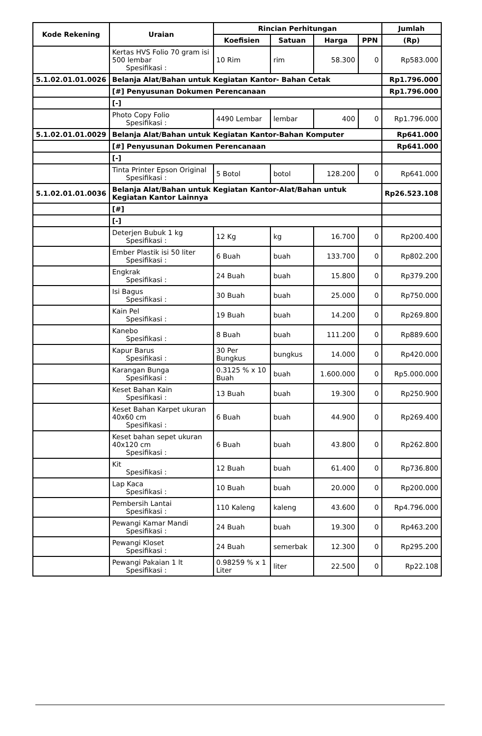| Kode Rekening | Uraian | Rincian Perhitungan | | | | Jumlah |
| --- | --- | --- | --- | --- | --- | --- |
| | | Koefisien | Satuan | Harga | PPN | (Rp) |
| | Kertas HVS Folio 70 gram isi 500 lembar Spesifikasi : | 10 Rim | rim | 58.300 | 0 | Rp583.000 |
| 5.1.02.01.01.0026 | Belanja Alat/Bahan untuk Kegiatan Kantor- Bahan Cetak | | | | | Rp1.796.000 |
| | [#] Penyusunan Dokumen Perencanaan | | | | | Rp1.796.000 |
| | [-] | | | | | |
| | Photo Copy Folio Spesifikasi : | 4490 Lembar | lembar | 400 | 0 | Rp1.796.000 |
| 5.1.02.01.01.0029 | Belanja Alat/Bahan untuk Kegiatan Kantor-Bahan Komputer | | | | | Rp641.000 |
| | [#] Penyusunan Dokumen Perencanaan | | | | | Rp641.000 |
| | [-] | | | | | |
| | Tinta Printer Epson Original Spesifikasi : | 5 Botol | botol | 128.200 | 0 | Rp641.000 |
| 5.1.02.01.01.0036 | Belanja Alat/Bahan untuk Kegiatan Kantor-Alat/Bahan untuk Kegiatan Kantor Lainnya | | | | | Rp26.523.108 |
| | [#] | | | | | |
| | [-] | | | | | |
| | Deterjen Bubuk 1 kg Spesifikasi : | 12 Kg | kg | 16.700 | 0 | Rp200.400 |
| | Ember Plastik isi 50 liter Spesifikasi : | 6 Buah | buah | 133.700 | 0 | Rp802.200 |
| | Engkrak Spesifikasi : | 24 Buah | buah | 15.800 | 0 | Rp379.200 |
| | Isi Bagus Spesifikasi : | 30 Buah | buah | 25.000 | 0 | Rp750.000 |
| | Kain Pel Spesifikasi : | 19 Buah | buah | 14.200 | 0 | Rp269.800 |
| | Kanebo Spesifikasi : | 8 Buah | buah | 111.200 | 0 | Rp889.600 |
| | Kapur Barus Spesifikasi : | 30 Per Bungkus | bungkus | 14.000 | 0 | Rp420.000 |
| | Karangan Bunga Spesifikasi : | 0.3125 % x 10 Buah | buah | 1.600.000 | 0 | Rp5.000.000 |
| | Keset Bahan Kain Spesifikasi : | 13 Buah | buah | 19.300 | 0 | Rp250.900 |
| | Keset Bahan Karpet ukuran 40x60 cm Spesifikasi : | 6 Buah | buah | 44.900 | 0 | Rp269.400 |
| | Keset bahan sepet ukuran 40x120 cm Spesifikasi : | 6 Buah | buah | 43.800 | 0 | Rp262.800 |
| | Kit Spesifikasi : | 12 Buah | buah | 61.400 | 0 | Rp736.800 |
| | Lap Kaca Spesifikasi : | 10 Buah | buah | 20.000 | 0 | Rp200.000 |
| | Pembersih Lantai Spesifikasi : | 110 Kaleng | kaleng | 43.600 | 0 | Rp4.796.000 |
| | Pewangi Kamar Mandi Spesifikasi : | 24 Buah | buah | 19.300 | 0 | Rp463.200 |
| | Pewangi Kloset Spesifikasi : | 24 Buah | semerbak | 12.300 | 0 | Rp295.200 |
| | Pewangi Pakaian 1 lt Spesifikasi : | 0.98259 % x 1 Liter | liter | 22.500 | 0 | Rp22.108 |